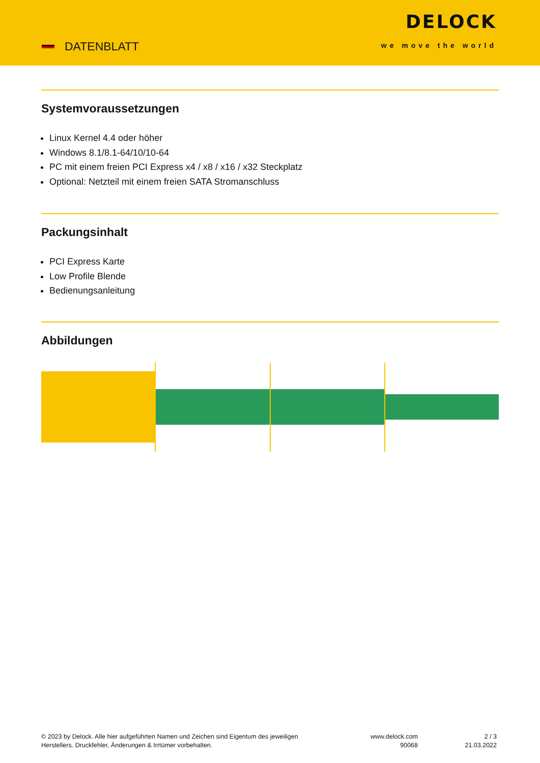DATENBLATT
DELOCK
we move the world
Systemvoraussetzungen
Linux Kernel 4.4 oder höher
Windows 8.1/8.1-64/10/10-64
PC mit einem freien PCI Express x4 / x8 / x16 / x32 Steckplatz
Optional: Netzteil mit einem freien SATA Stromanschluss
Packungsinhalt
PCI Express Karte
Low Profile Blende
Bedienungsanleitung
Abbildungen
© 2023 by Delock. Alle hier aufgeführten Namen und Zeichen sind Eigentum des jeweiligen
Herstellers. Druckfehler, Änderungen & Irrtümer vorbehalten.
www.delock.com
90068
2 / 3
21.03.2022